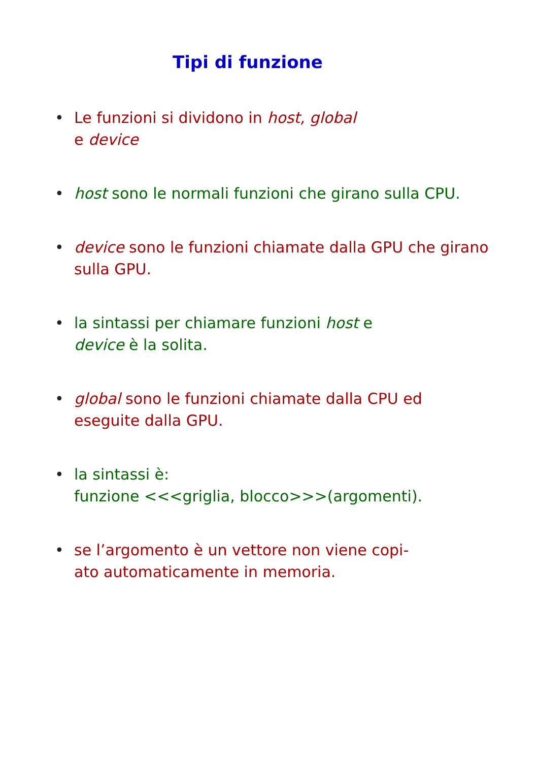Tipi di funzione
• Le funzioni si dividono in host, global
e device
• host sono le normali funzioni che girano sulla CPU.
• device sono le funzioni chiamate dalla GPU che girano sulla GPU.
• la sintassi per chiamare funzioni host e
device è la solita.
• global sono le funzioni chiamate dalla CPU ed eseguite dalla GPU.
• la sintassi è:
funzione <<<griglia, blocco>>>(argomenti).
• se l’argomento è un vettore non viene copi-
ato automaticamente in memoria.